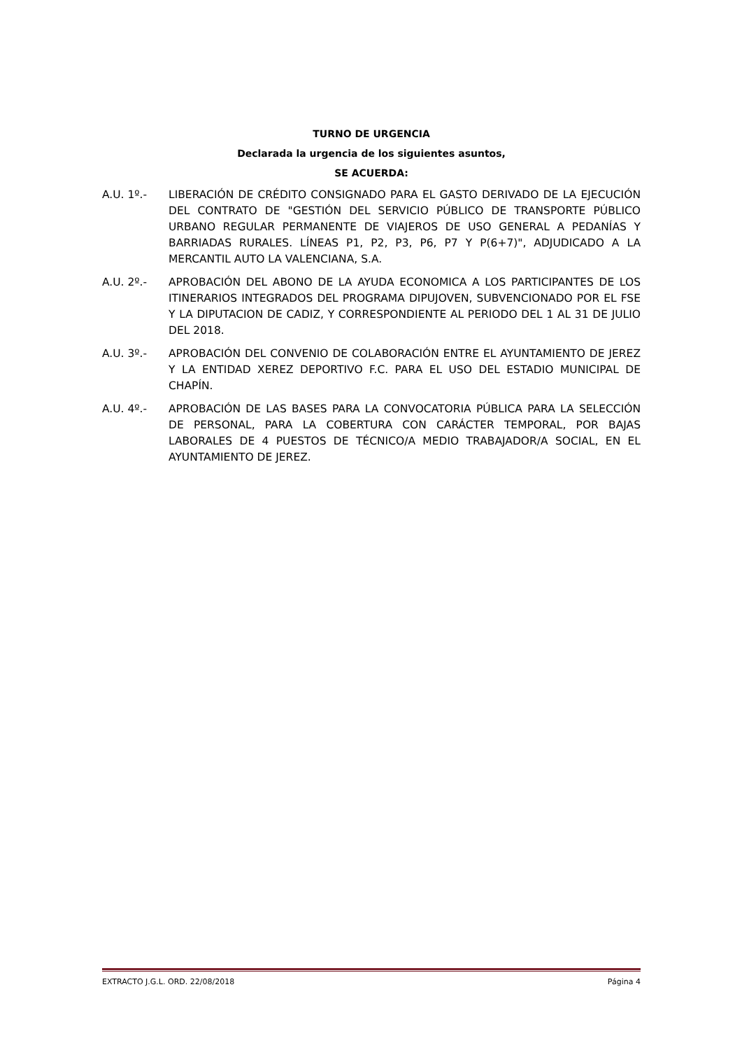TURNO DE URGENCIA
Declarada la urgencia de los siguientes asuntos,
SE ACUERDA:
A.U. 1º.- LIBERACIÓN DE CRÉDITO CONSIGNADO PARA EL GASTO DERIVADO DE LA EJECUCIÓN DEL CONTRATO DE "GESTIÓN DEL SERVICIO PÚBLICO DE TRANSPORTE PÚBLICO URBANO REGULAR PERMANENTE DE VIAJEROS DE USO GENERAL A PEDANÍAS Y BARRIADAS RURALES. LÍNEAS P1, P2, P3, P6, P7 Y P(6+7)", ADJUDICADO A LA MERCANTIL AUTO LA VALENCIANA, S.A.
A.U. 2º.- APROBACIÓN DEL ABONO DE LA AYUDA ECONOMICA A LOS PARTICIPANTES DE LOS ITINERARIOS INTEGRADOS DEL PROGRAMA DIPUJOVEN, SUBVENCIONADO POR EL FSE Y LA DIPUTACION DE CADIZ, Y CORRESPONDIENTE AL PERIODO DEL 1 AL 31 DE JULIO DEL 2018.
A.U. 3º.- APROBACIÓN DEL CONVENIO DE COLABORACIÓN ENTRE EL AYUNTAMIENTO DE JEREZ Y LA ENTIDAD XEREZ DEPORTIVO F.C. PARA EL USO DEL ESTADIO MUNICIPAL DE CHAPÍN.
A.U. 4º.- APROBACIÓN DE LAS BASES PARA LA CONVOCATORIA PÚBLICA PARA LA SELECCIÓN DE PERSONAL, PARA LA COBERTURA CON CARÁCTER TEMPORAL, POR BAJAS LABORALES DE 4 PUESTOS DE TÉCNICO/A MEDIO TRABAJADOR/A SOCIAL, EN EL AYUNTAMIENTO DE JEREZ.
EXTRACTO J.G.L. ORD. 22/08/2018 Página 4